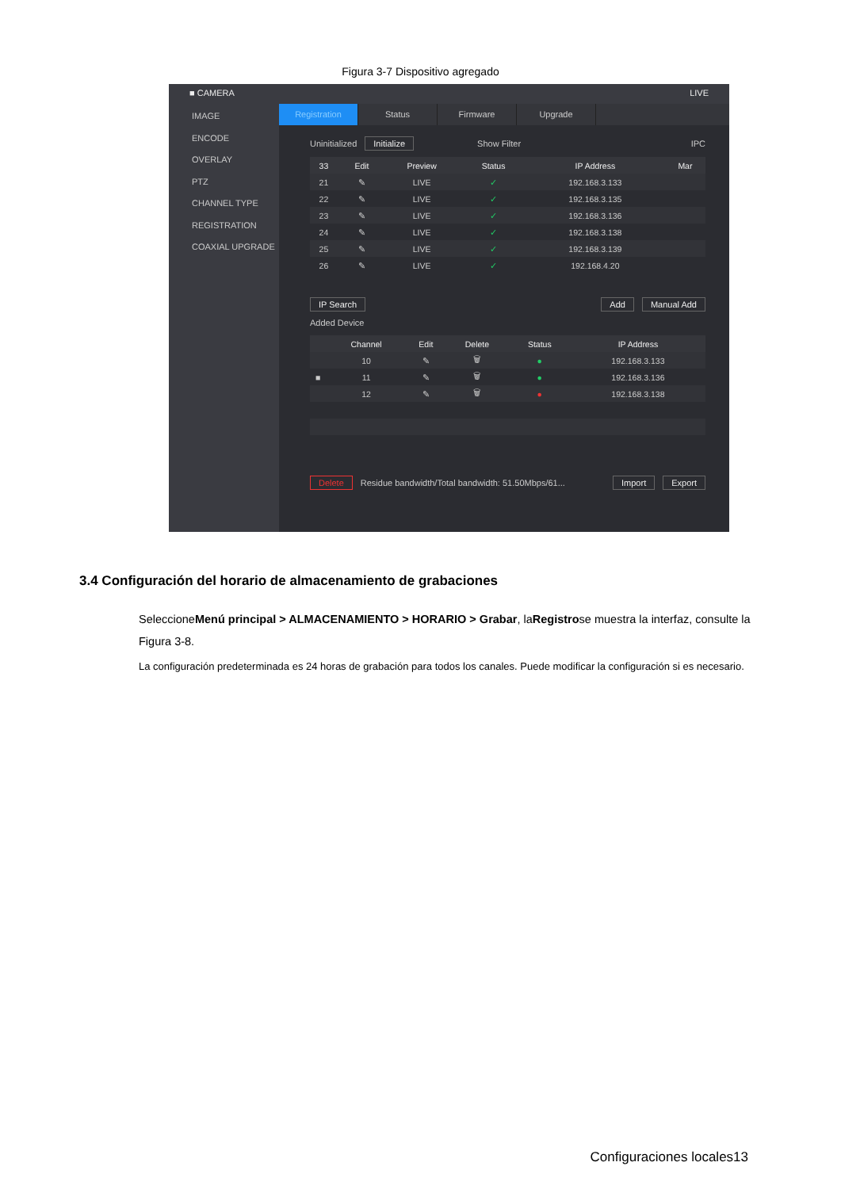Figura 3-7 Dispositivo agregado
■ CAMERA LIVE
IMAGE
ENCODE
OVERLAY
PTZ
CHANNEL TYPE
REGISTRATION
COAXIAL UPGRADE
Registration Status Firmware Upgrade
Uninitialized Initialize Show Filter IPC
| 33 | | Edit | Preview | Status | IP Address | Mar |
| --- | --- | --- | --- | --- | --- | --- |
| 21 | | ✎ | LIVE | ✓ | 192.168.3.133 | |
| 22 | | ✎ | LIVE | ✓ | 192.168.3.135 | |
| 23 | | ✎ | LIVE | ✓ | 192.168.3.136 | |
| 24 | | ✎ | LIVE | ✓ | 192.168.3.138 | |
| 25 | | ✎ | LIVE | ✓ | 192.168.3.139 | |
| 26 | | ✎ | LIVE | ✓ | 192.168.4.20 | |
IP Search Add Manual Add
Added Device
| | Channel | Edit | Delete | Status | IP Address |
| --- | --- | --- | --- | --- | --- |
| | 10 | ✎ | 🗑 | ● | 192.168.3.133 |
| ■ | 11 | ✎ | 🗑 | ● | 192.168.3.136 |
| | 12 | ✎ | 🗑 | ● | 192.168.3.138 |
Delete Residue bandwidth/Total bandwidth: 51.50Mbps/61... Import Export
3.4 Configuración del horario de almacenamiento de grabaciones
SeleccioneMenú principal > ALMACENAMIENTO > HORARIO > Grabar, laRegistrose muestra la interfaz, consulte la Figura 3-8.
La configuración predeterminada es 24 horas de grabación para todos los canales. Puede modificar la configuración si es necesario.
Configuraciones locales13